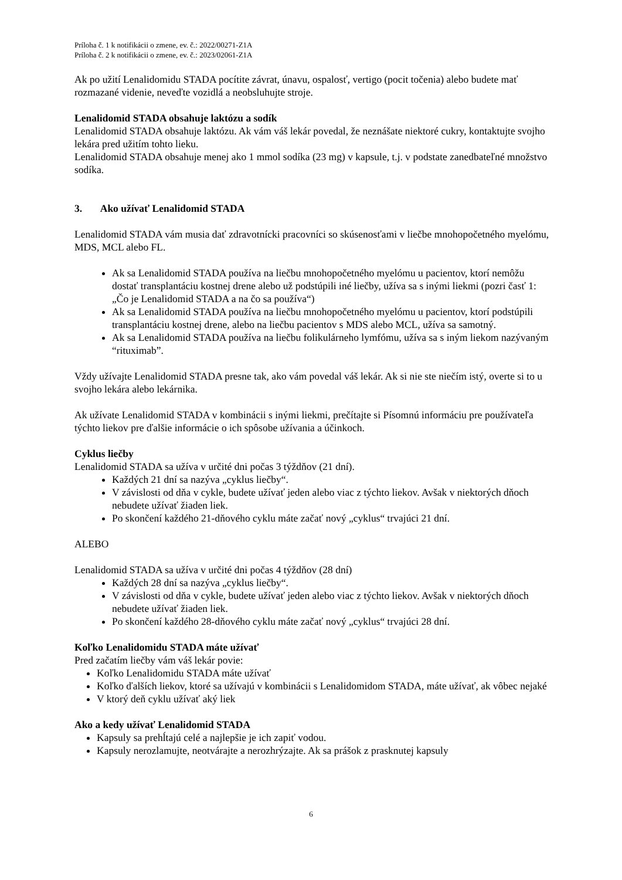Príloha č. 1 k notifikácii o zmene, ev. č.: 2022/00271-Z1A
Príloha č. 2 k notifikácii o zmene, ev. č.: 2023/02061-Z1A
Ak po užití Lenalidomidu STADA pocítite závrat, únavu, ospalosť, vertigo (pocit točenia) alebo budete mať rozmazané videnie, neveďte vozidlá a neobsluhujte stroje.
Lenalidomid STADA obsahuje laktózu a sodík
Lenalidomid STADA obsahuje laktózu. Ak vám váš lekár povedal, že neznášate niektoré cukry, kontaktujte svojho lekára pred užitím tohto lieku.
Lenalidomid STADA obsahuje menej ako 1 mmol sodíka (23 mg) v kapsule, t.j. v podstate zanedbateľné množstvo sodíka.
3. Ako užívať Lenalidomid STADA
Lenalidomid STADA vám musia dať zdravotnícki pracovníci so skúsenosťami v liečbe mnohopočetného myelómu, MDS, MCL alebo FL.
Ak sa Lenalidomid STADA používa na liečbu mnohopočetného myelómu u pacientov, ktorí nemôžu dostať transplantáciu kostnej drene alebo už podstúpili iné liečby, užíva sa s inými liekmi (pozri časť 1: „Čo je Lenalidomid STADA a na čo sa používa“)
Ak sa Lenalidomid STADA používa na liečbu mnohopočetného myelómu u pacientov, ktorí podstúpili transplantáciu kostnej drene, alebo na liečbu pacientov s MDS alebo MCL, užíva sa samotný.
Ak sa Lenalidomid STADA používa na liečbu folikulárneho lymfómu, užíva sa s iným liekom nazývaným “rituximab”.
Vždy užívajte Lenalidomid STADA presne tak, ako vám povedal váš lekár. Ak si nie ste niečím istý, overte si to u svojho lekára alebo lekárnika.
Ak užívate Lenalidomid STADA v kombinácii s inými liekmi, prečítajte si Písomnú informáciu pre používateľa týchto liekov pre ďalšie informácie o ich spôsobe užívania a účinkoch.
Cyklus liečby
Lenalidomid STADA sa užíva v určité dni počas 3 týždňov (21 dní).
Každých 21 dní sa nazýva „cyklus liečby“.
V závislosti od dňa v cykle, budete užívať jeden alebo viac z týchto liekov. Avšak v niektorých dňoch nebudete užívať žiaden liek.
Po skončení každého 21-dňového cyklu máte začať nový „cyklus“ trvajúci 21 dní.
ALEBO
Lenalidomid STADA sa užíva v určité dni počas 4 týždňov (28 dní)
Každých 28 dní sa nazýva „cyklus liečby“.
V závislosti od dňa v cykle, budete užívať jeden alebo viac z týchto liekov. Avšak v niektorých dňoch nebudete užívať žiaden liek.
Po skončení každého 28-dňového cyklu máte začať nový „cyklus“ trvajúci 28 dní.
Koľko Lenalidomidu STADA máte užívať
Pred začatím liečby vám váš lekár povie:
Koľko Lenalidomidu STADA máte užívať
Koľko ďalších liekov, ktoré sa užívajú v kombinácii s Lenalidomidom STADA, máte užívať, ak vôbec nejaké
V ktorý deň cyklu užívať aký liek
Ako a kedy užívať Lenalidomid STADA
Kapsuly sa prehĺtajú celé a najlepšie je ich zapiť vodou.
Kapsuly nerozlamujte, neotvárajte a nerozhrýzajte. Ak sa prášok z prasknutej kapsuly
6